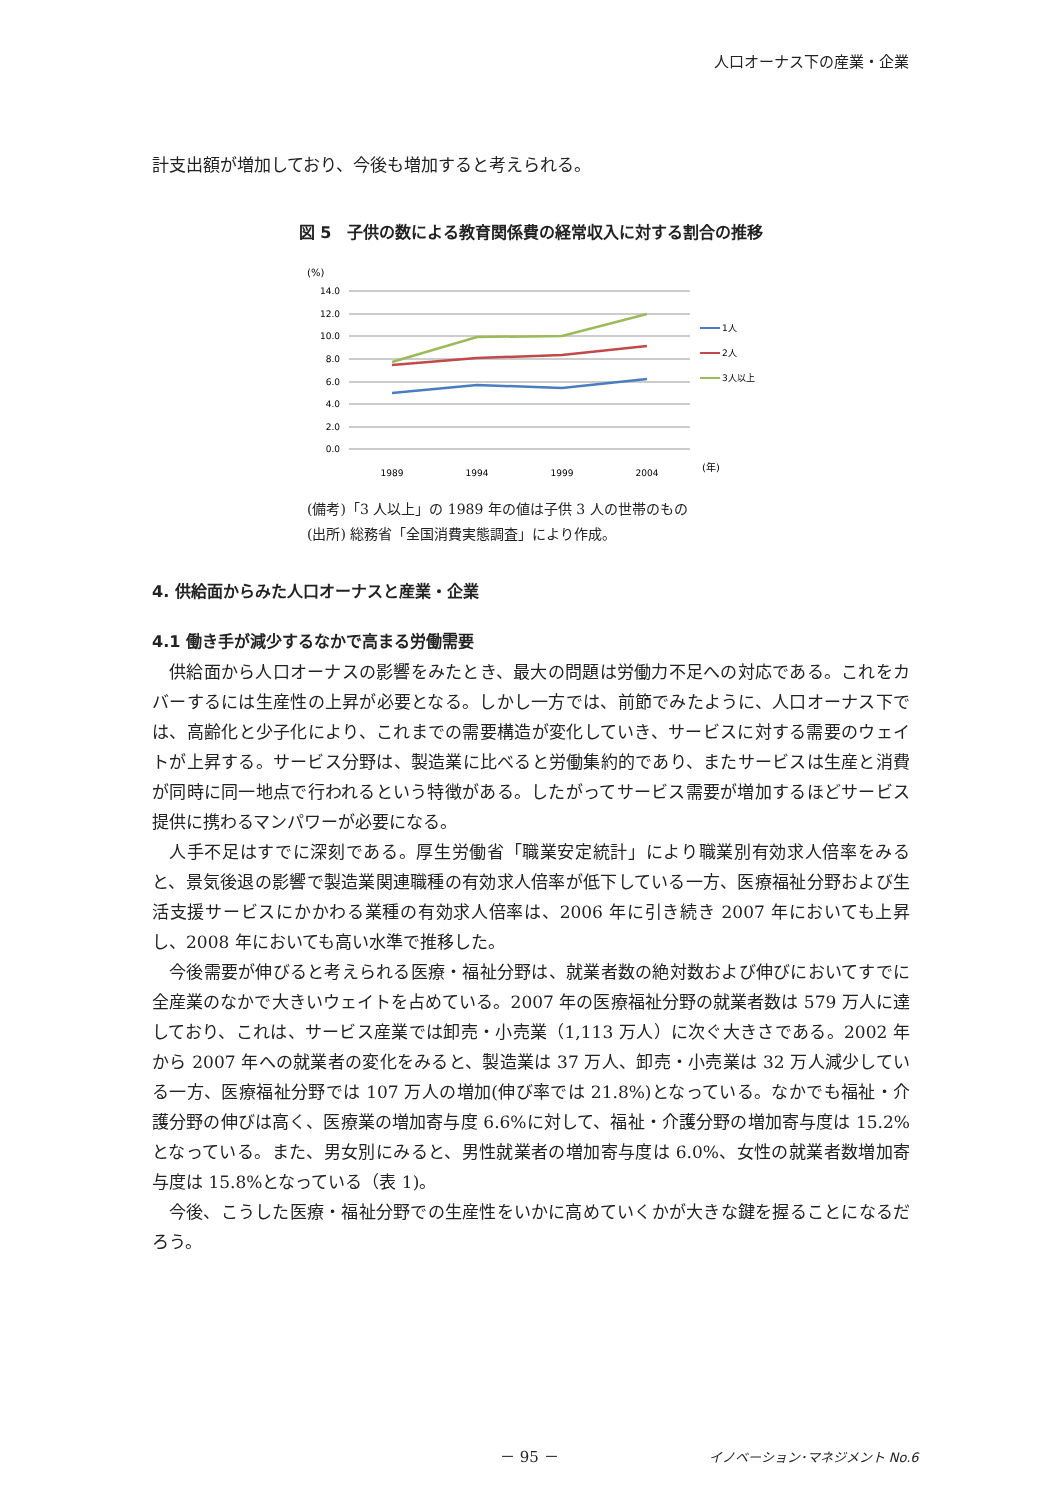人口オーナス下の産業・企業
計支出額が増加しており、今後も増加すると考えられる。
図 5　子供の数による教育関係費の経常収入に対する割合の推移
(%)
14.0
12.0
10.0
8.0
6.0
4.0
2.0
0.0
1989
1994
1999
2004
(年)
1人
2人
3人以上
(備考)「3 人以上」の 1989 年の値は子供 3 人の世帯のもの
(出所) 総務省「全国消費実態調査」により作成。
4. 供給面からみた人口オーナスと産業・企業
4.1 働き手が減少するなかで高まる労働需要
供給面から人口オーナスの影響をみたとき、最大の問題は労働力不足への対応である。これをカバーするには生産性の上昇が必要となる。しかし一方では、前節でみたように、人口オーナス下では、高齢化と少子化により、これまでの需要構造が変化していき、サービスに対する需要のウェイトが上昇する。サービス分野は、製造業に比べると労働集約的であり、またサービスは生産と消費が同時に同一地点で行われるという特徴がある。したがってサービス需要が増加するほどサービス提供に携わるマンパワーが必要になる。
人手不足はすでに深刻である。厚生労働省「職業安定統計」により職業別有効求人倍率をみると、景気後退の影響で製造業関連職種の有効求人倍率が低下している一方、医療福祉分野および生活支援サービスにかかわる業種の有効求人倍率は、2006 年に引き続き 2007 年においても上昇し、2008 年においても高い水準で推移した。
今後需要が伸びると考えられる医療・福祉分野は、就業者数の絶対数および伸びにおいてすでに全産業のなかで大きいウェイトを占めている。2007 年の医療福祉分野の就業者数は 579 万人に達しており、これは、サービス産業では卸売・小売業（1,113 万人）に次ぐ大きさである。2002 年から 2007 年への就業者の変化をみると、製造業は 37 万人、卸売・小売業は 32 万人減少している一方、医療福祉分野では 107 万人の増加(伸び率では 21.8%)となっている。なかでも福祉・介護分野の伸びは高く、医療業の増加寄与度 6.6%に対して、福祉・介護分野の増加寄与度は 15.2%となっている。また、男女別にみると、男性就業者の増加寄与度は 6.0%、女性の就業者数増加寄与度は 15.8%となっている（表 1)。
今後、こうした医療・福祉分野での生産性をいかに高めていくかが大きな鍵を握ることになるだろう。
－ 95 － イノベーション･マネジメント No.6